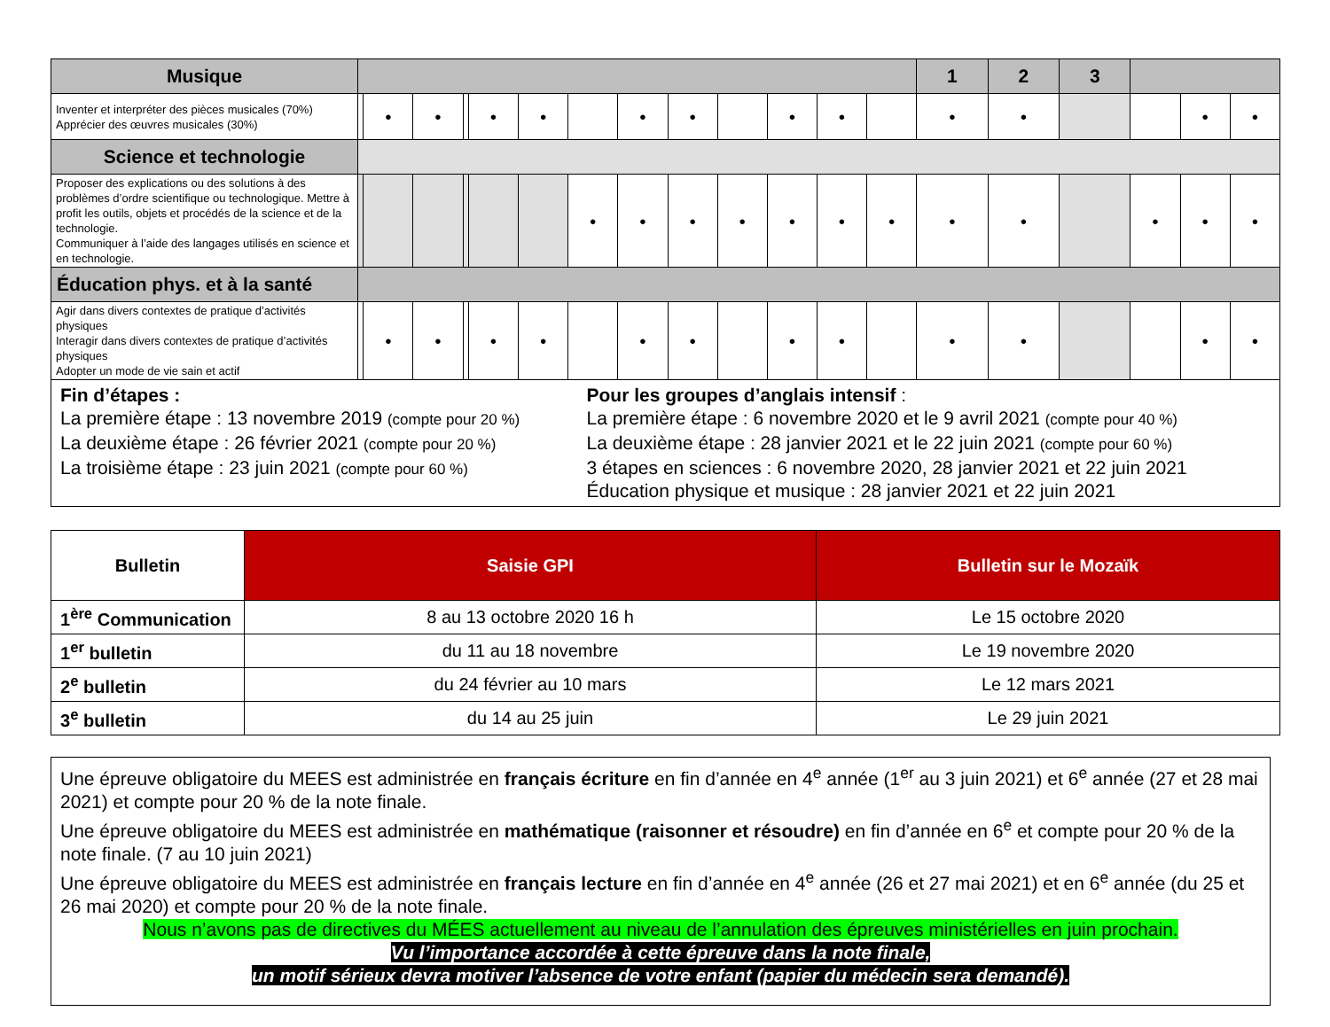| Musique | | | | | | | | | | | | | | 1 | 2 | 3 | | | |
| Inventer et interpréter des pièces musicales (70%) Apprécier des œuvres musicales (30%) | | ● | ● | | ● | ● | | ● | ● | | ● | ● | | ● | ● | | | ● | ● |
| Science et technologie | | | | | | | | | | | | | | | | | | | |
| Proposer des explications ou des solutions à des problèmes d’ordre scientifique ou technologique. Mettre à profit les outils, objets et procédés de la science et de la technologie. Communiquer à l’aide des langages utilisés en science et en technologie. | | | | | | | ● | ● | ● | ● | ● | ● | ● | ● | ● | | ● | ● | ● |
| Éducation phys. et à la santé | | | | | | | | | | | | | | | | | | | |
| Agir dans divers contextes de pratique d’activités physiques Interagir dans divers contextes de pratique d’activités physiques Adopter un mode de vie sain et actif | | ● | ● | | ● | ● | | ● | ● | | ● | ● | | ● | ● | | | ● | ● |
Fin d’étapes :
La première étape : 13 novembre 2019 (compte pour 20 %)
La deuxième étape : 26 février 2021 (compte pour 20 %)
La troisième étape : 23 juin 2021 (compte pour 60 %)
Pour les groupes d’anglais intensif :
La première étape : 6 novembre 2020 et le 9 avril 2021 (compte pour 40 %)
La deuxième étape : 28 janvier 2021 et le 22 juin 2021 (compte pour 60 %)
3 étapes en sciences : 6 novembre 2020, 28 janvier 2021 et 22 juin 2021
Éducation physique et musique : 28 janvier 2021 et 22 juin 2021
| Bulletin | Saisie GPI | Bulletin sur le Mozaïk |
| --- | --- | --- |
| 1<sup>ère</sup> Communication | 8 au 13 octobre 2020 16 h | Le 15 octobre 2020 |
| 1<sup>er</sup> bulletin | du 11 au 18 novembre | Le 19 novembre 2020 |
| 2<sup>e</sup> bulletin | du 24 février au 10 mars | Le 12 mars 2021 |
| 3<sup>e</sup> bulletin | du 14 au 25 juin | Le 29 juin 2021 |
Une épreuve obligatoire du MEES est administrée en français écriture en fin d’année en 4<sup>e</sup> année (1<sup>er</sup> au 3 juin 2021) et 6<sup>e</sup> année (27 et 28 mai 2021) et compte pour 20 % de la note finale.
Une épreuve obligatoire du MEES est administrée en mathématique (raisonner et résoudre) en fin d’année en 6<sup>e</sup> et compte pour 20 % de la note finale. (7 au 10 juin 2021)
Une épreuve obligatoire du MEES est administrée en français lecture en fin d’année en 4<sup>e</sup> année (26 et 27 mai 2021) et en 6<sup>e</sup> année (du 25 et 26 mai 2020) et compte pour 20 % de la note finale.
Nous n’avons pas de directives du MÉES actuellement au niveau de l’annulation des épreuves ministérielles en juin prochain.
Vu l’importance accordée à cette épreuve dans la note finale,
un motif sérieux devra motiver l’absence de votre enfant (papier du médecin sera demandé).